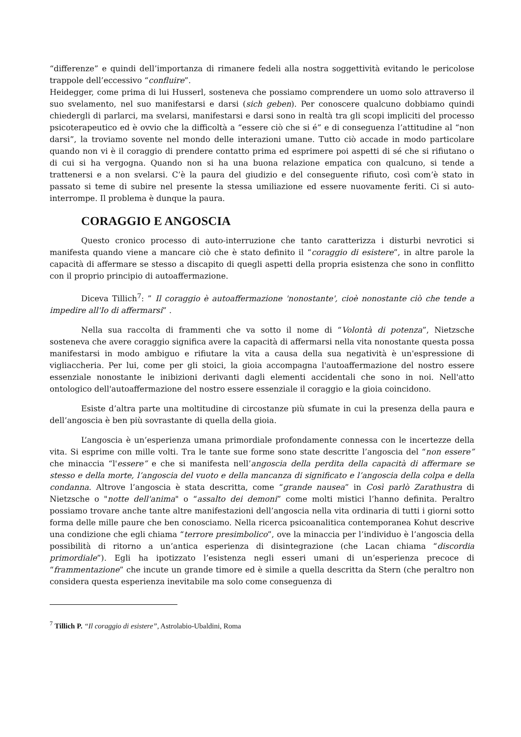“differenze” e quindi dell’importanza di rimanere fedeli alla nostra soggettività evitando le pericolose trappole dell’eccessivo “confluire”.
Heidegger, come prima di lui Husserl, sosteneva che possiamo comprendere un uomo solo attraverso il suo svelamento, nel suo manifestarsi e darsi (sich geben). Per conoscere qualcuno dobbiamo quindi chiedergli di parlarci, ma svelarsi, manifestarsi e darsi sono in realtà tra gli scopi impliciti del processo psicoterapeutico ed è ovvio che la difficoltà a “essere ciò che si é” e di conseguenza l’attitudine al “non darsi”, la troviamo sovente nel mondo delle interazioni umane. Tutto ciò accade in modo particolare quando non vi è il coraggio di prendere contatto prima ed esprimere poi aspetti di sé che si rifiutano o di cui si ha vergogna. Quando non si ha una buona relazione empatica con qualcuno, si tende a trattenersi e a non svelarsi. C’è la paura del giudizio e del conseguente rifiuto, così com’è stato in passato si teme di subire nel presente la stessa umiliazione ed essere nuovamente feriti. Ci si auto-interrompe. Il problema è dunque la paura.
CORAGGIO E ANGOSCIA
Questo cronico processo di auto-interruzione che tanto caratterizza i disturbi nevrotici si manifesta quando viene a mancare ciò che è stato definito il “coraggio di esistere”, in altre parole la capacità di affermare se stesso a discapito di quegli aspetti della propria esistenza che sono in conflitto con il proprio principio di autoaffermazione.
Diceva Tillich<sup>7</sup>: ” Il coraggio è autoaffermazione 'nonostante', cioè nonostante ciò che tende a impedire all'Io di affermarsi” .
Nella sua raccolta di frammenti che va sotto il nome di “Volontà di potenza”, Nietzsche sosteneva che avere coraggio significa avere la capacità di affermarsi nella vita nonostante questa possa manifestarsi in modo ambiguo e rifiutare la vita a causa della sua negatività è un'espressione di vigliaccheria. Per lui, come per gli stoici, la gioia accompagna l'autoaffermazione del nostro essere essenziale nonostante le inibizioni derivanti dagli elementi accidentali che sono in noi. Nell'atto ontologico dell'autoaffermazione del nostro essere essenziale il coraggio e la gioia coincidono.
Esiste d’altra parte una moltitudine di circostanze più sfumate in cui la presenza della paura e dell’angoscia è ben più sovrastante di quella della gioia.
L’angoscia è un’esperienza umana primordiale profondamente connessa con le incertezze della vita. Si esprime con mille volti. Tra le tante sue forme sono state descritte l’angoscia del “non essere” che minaccia “l'essere” e che si manifesta nell’angoscia della perdita della capacità di affermare se stesso e della morte, l’angoscia del vuoto e della mancanza di significato e l’angoscia della colpa e della condanna. Altrove l’angoscia è stata descritta, come “grande nausea” in Così parlò Zarathustra di Nietzsche o "notte dell'anima" o “assalto dei demoni” come molti mistici l’hanno definita. Peraltro possiamo trovare anche tante altre manifestazioni dell’angoscia nella vita ordinaria di tutti i giorni sotto forma delle mille paure che ben conosciamo. Nella ricerca psicoanalitica contemporanea Kohut descrive una condizione che egli chiama “terrore presimbolico”, ove la minaccia per l’individuo è l’angoscia della possibilità di ritorno a un’antica esperienza di disintegrazione (che Lacan chiama “discordia primordiale”). Egli ha ipotizzato l’esistenza negli esseri umani di un’esperienza precoce di “frammentazione” che incute un grande timore ed è simile a quella descritta da Stern (che peraltro non considera questa esperienza inevitabile ma solo come conseguenza di
<sup>7</sup> Tillich P. “Il coraggio di esistere”, Astrolabio-Ubaldini, Roma